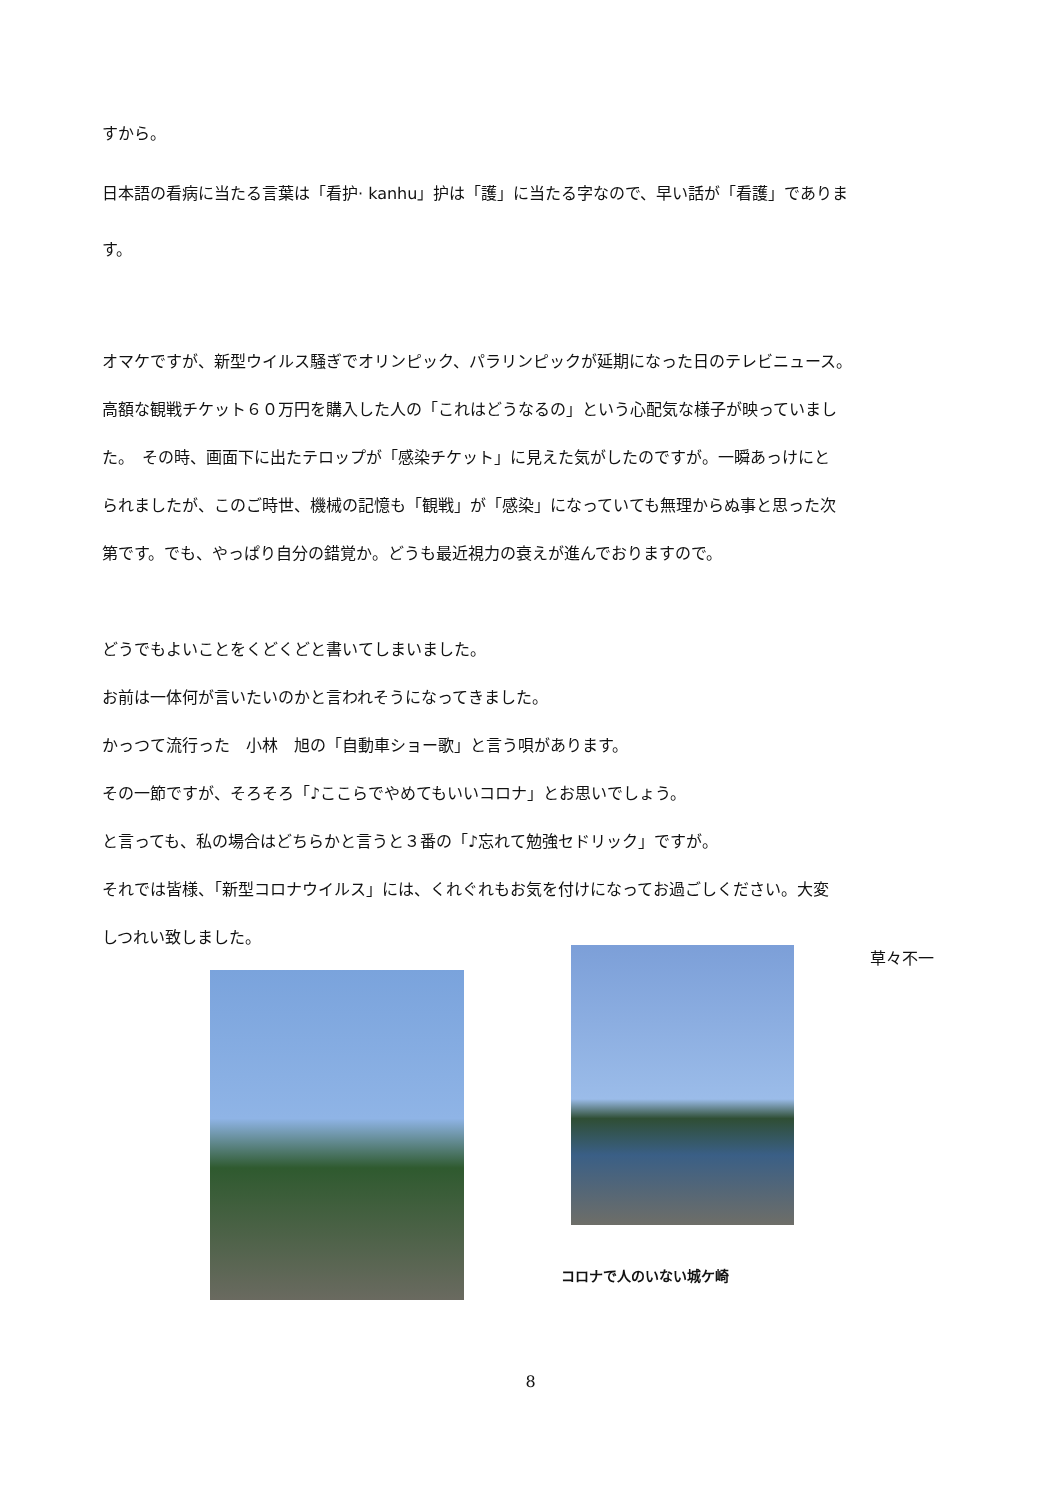すから。
日本語の看病に当たる言葉は「看护· kanhu」护は「護」に当たる字なので、早い話が「看護」でありま
す。
オマケですが、新型ウイルス騒ぎでオリンピック、パラリンピックが延期になった日のテレビニュース。
高額な観戦チケット６０万円を購入した人の「これはどうなるの」という心配気な様子が映っていまし
た。　その時、画面下に出たテロップが「感染チケット」に見えた気がしたのですが。一瞬あっけにと
られましたが、このご時世、機械の記憶も「観戦」が「感染」になっていても無理からぬ事と思った次
第です。でも、やっぱり自分の錯覚か。どうも最近視力の衰えが進んでおりますので。
どうでもよいことをくどくどと書いてしまいました。
お前は一体何が言いたいのかと言われそうになってきました。
かっつて流行った　小林　旭の「自動車ショー歌」と言う唄があります。
その一節ですが、そろそろ「♪ここらでやめてもいいコロナ」とお思いでしょう。
と言っても、私の場合はどちらかと言うと３番の「♪忘れて勉強セドリック」ですが。
それでは皆様、「新型コロナウイルス」には、くれぐれもお気を付けになってお過ごしください。大変
しつれい致しました。
草々不一
コロナで人のいない城ケ崎
8